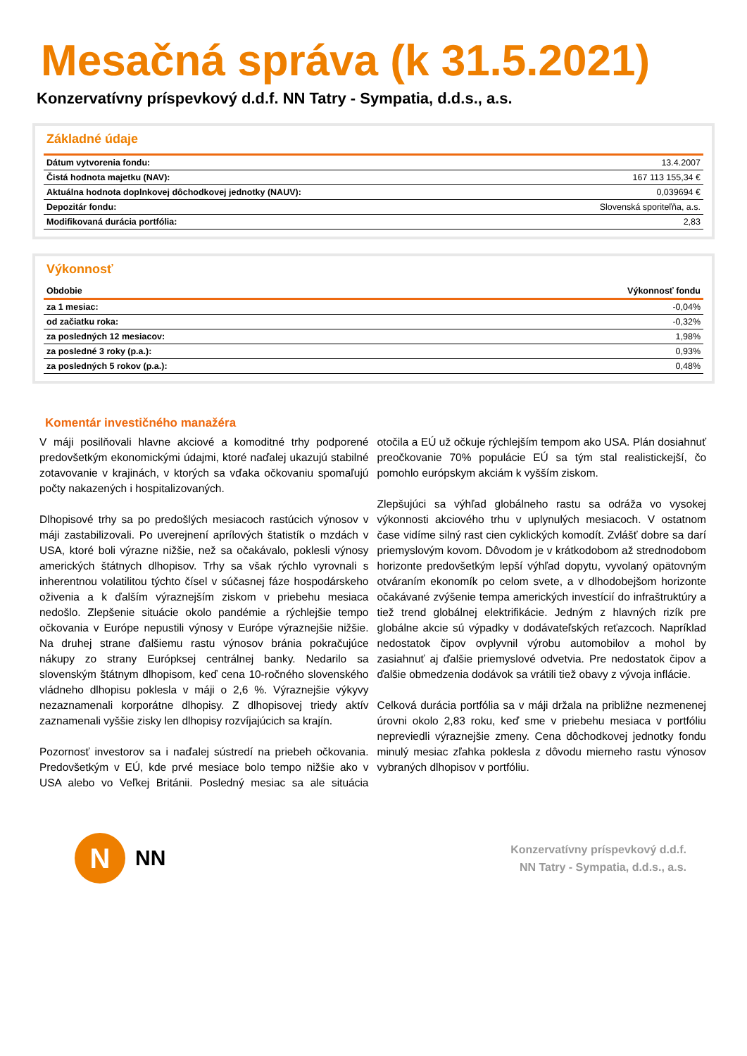Mesačná správa (k 31.5.2021)
Konzervatívny príspevkový d.d.f. NN Tatry - Sympatia, d.d.s., a.s.
Základné údaje
| Dátum vytvorenia fondu: | 13.4.2007 |
| Čistá hodnota majetku (NAV): | 167 113 155,34 € |
| Aktuálna hodnota doplnkovej dôchodkovej jednotky (NAUV): | 0,039694 € |
| Depozitár fondu: | Slovenská sporiteľňa, a.s. |
| Modifikovaná durácia portfólia: | 2,83 |
Výkonnosť
| Obdobie | Výkonnosť fondu |
| --- | --- |
| za 1 mesiac: | -0,04% |
| od začiatku roka: | -0,32% |
| za posledných 12 mesiacov: | 1,98% |
| za posledné 3 roky (p.a.): | 0,93% |
| za posledných 5 rokov (p.a.): | 0,48% |
Komentár investičného manažéra
V máji posilňovali hlavne akciové a komoditné trhy podporené predovšetkým ekonomickými údajmi, ktoré naďalej ukazujú stabilné zotavovanie v krajinách, v ktorých sa vďaka očkovaniu spomaľujú počty nakazených i hospitalizovaných.
Dlhopisové trhy sa po predošlých mesiacoch rastúcich výnosov v máji zastabilizovali. Po uverejnení aprílových štatistík o mzdách v USA, ktoré boli výrazne nižšie, než sa očakávalo, poklesli výnosy amerických štátnych dlhopisov. Trhy sa však rýchlo vyrovnali s inherentnou volatilitou týchto čísel v súčasnej fáze hospodárskeho oživenia a k ďalším výraznejším ziskom v priebehu mesiaca nedošlo. Zlepšenie situácie okolo pandémie a rýchlejšie tempo očkovania v Európe nepustili výnosy v Európe výraznejšie nižšie. Na druhej strane ďalšiemu rastu výnosov bránia pokračujúce nákupy zo strany Európksej centrálnej banky. Nedarilo sa slovenským štátnym dlhopisom, keď cena 10-ročného slovenského vládneho dlhopisu poklesla v máji o 2,6 %. Výraznejšie výkyvy nezaznamenali korporátne dlhopisy. Z dlhopisovej triedy aktív zaznamenali vyššie zisky len dlhopisy rozvíjajúcich sa krajín.
Pozornosť investorov sa i naďalej sústredí na priebeh očkovania. Predovšetkým v EÚ, kde prvé mesiace bolo tempo nižšie ako v USA alebo vo Veľkej Británii. Posledný mesiac sa ale situácia otočila a EÚ už očkuje rýchlejším tempom ako USA. Plán dosiahnuť preočkovanie 70% populácie EÚ sa tým stal realistickejší, čo pomohlo európskym akciám k vyšším ziskom.
Zlepšujúci sa výhľad globálneho rastu sa odráža vo vysokej výkonnosti akciového trhu v uplynulých mesiacoch. V ostatnom čase vidíme silný rast cien cyklických komodít. Zvlášť dobre sa darí priemyslovým kovom. Dôvodom je v krátkodobom až strednodobom horizonte predovšetkým lepší výhľad dopytu, vyvolaný opätovným otváraním ekonomík po celom svete, a v dlhodobejšom horizonte očakávané zvýšenie tempa amerických investícií do infraštruktúry a tiež trend globálnej elektrifikácie. Jedným z hlavných rizík pre globálne akcie sú výpadky v dodávateľských reťazcoch. Napríklad nedostatok čipov ovplyvnil výrobu automobilov a mohol by zasiahnuť aj ďalšie priemyslové odvetvia. Pre nedostatok čipov a ďalšie obmedzenia dodávok sa vrátili tiež obavy z vývoja inflácie.
Celková durácia portfólia sa v máji držala na približne nezmenenej úrovni okolo 2,83 roku, keď sme v priebehu mesiaca v portfóliu nepreviedli výraznejšie zmeny. Cena dôchodkovej jednotky fondu minulý mesiac zľahka poklesla z dôvodu mierneho rastu výnosov vybraných dlhopisov v portfóliu.
N
NN
Konzervatívny príspevkový d.d.f.
NN Tatry - Sympatia, d.d.s., a.s.